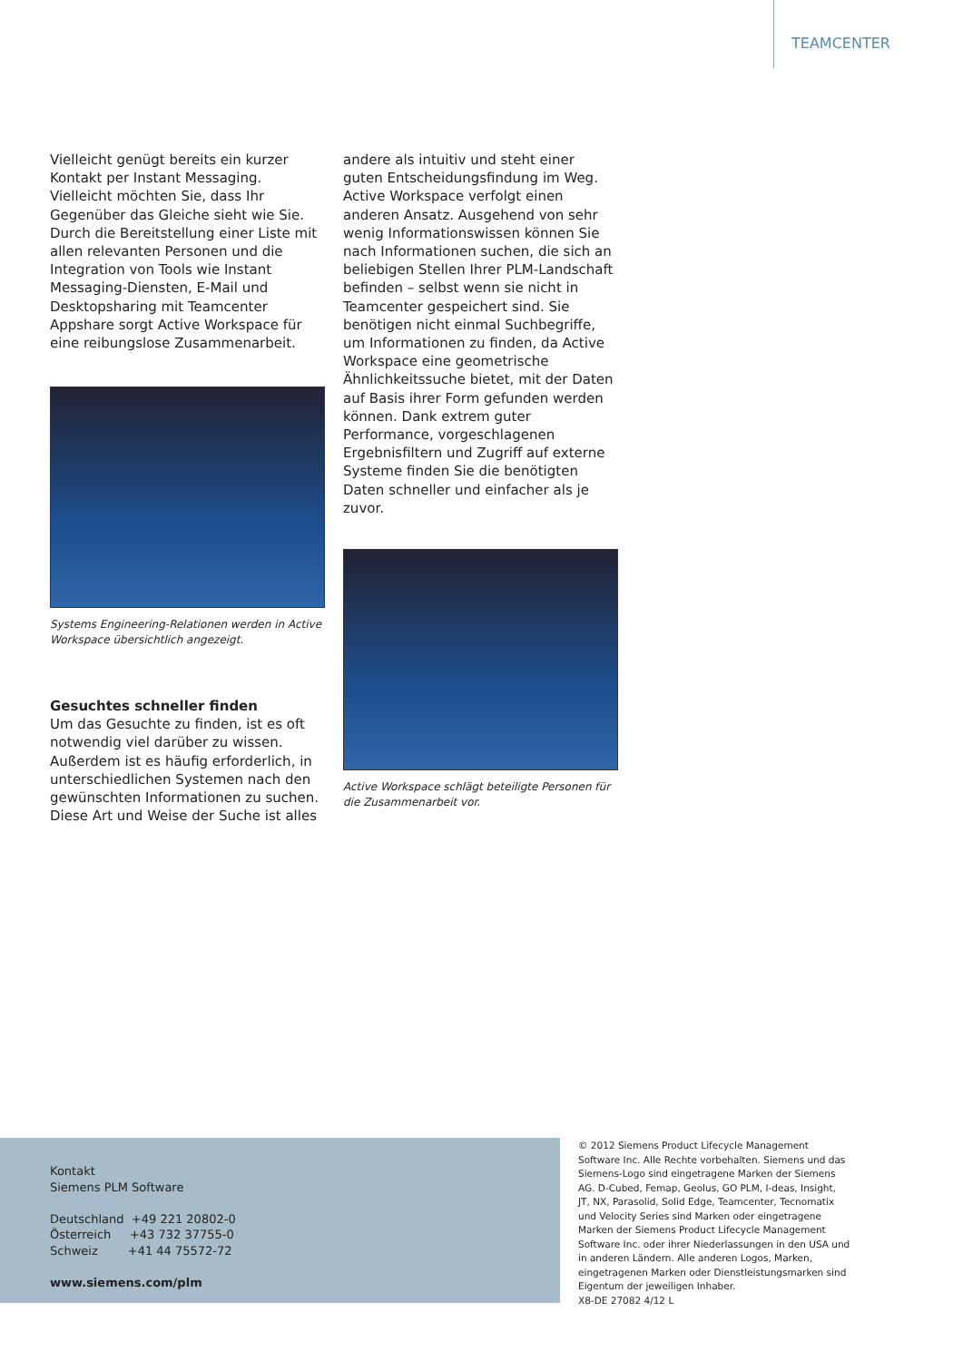TEAMCENTER
Vielleicht genügt bereits ein kurzer Kontakt per Instant Messaging. Vielleicht möchten Sie, dass Ihr Gegenüber das Gleiche sieht wie Sie. Durch die Bereitstellung einer Liste mit allen relevanten Personen und die Integration von Tools wie Instant Messaging-Diensten, E-Mail und Desktopsharing mit Teamcenter Appshare sorgt Active Workspace für eine reibungslose Zusammenarbeit.
Systems Engineering-Relationen werden in Active Workspace übersichtlich angezeigt.
Gesuchtes schneller finden
Um das Gesuchte zu finden, ist es oft notwendig viel darüber zu wissen. Außerdem ist es häufig erforderlich, in unterschiedlichen Systemen nach den gewünschten Informationen zu suchen. Diese Art und Weise der Suche ist alles
andere als intuitiv und steht einer guten Entscheidungsfindung im Weg.
Active Workspace verfolgt einen anderen Ansatz. Ausgehend von sehr wenig Informationswissen können Sie nach Informationen suchen, die sich an beliebigen Stellen Ihrer PLM-Landschaft befinden – selbst wenn sie nicht in Teamcenter gespeichert sind. Sie benötigen nicht einmal Suchbegriffe, um Informationen zu finden, da Active Workspace eine geometrische Ähnlichkeitssuche bietet, mit der Daten auf Basis ihrer Form gefunden werden können. Dank extrem guter Performance, vorgeschlagenen Ergebnisfiltern und Zugriff auf externe Systeme finden Sie die benötigten Daten schneller und einfacher als je zuvor.
Active Workspace schlägt beteiligte Personen für die Zusammenarbeit vor.
Kontakt
Siemens PLM Software
Deutschland +49 221 20802-0
Österreich +43 732 37755-0
Schweiz +41 44 75572-72
www.siemens.com/plm
© 2012 Siemens Product Lifecycle Management Software Inc. Alle Rechte vorbehalten. Siemens und das Siemens-Logo sind eingetragene Marken der Siemens AG. D-Cubed, Femap, Geolus, GO PLM, I-deas, Insight, JT, NX, Parasolid, Solid Edge, Teamcenter, Tecnomatix und Velocity Series sind Marken oder eingetragene Marken der Siemens Product Lifecycle Management Software Inc. oder ihrer Niederlassungen in den USA und in anderen Ländern. Alle anderen Logos, Marken, eingetragenen Marken oder Dienstleistungsmarken sind Eigentum der jeweiligen Inhaber.
X8-DE 27082 4/12 L